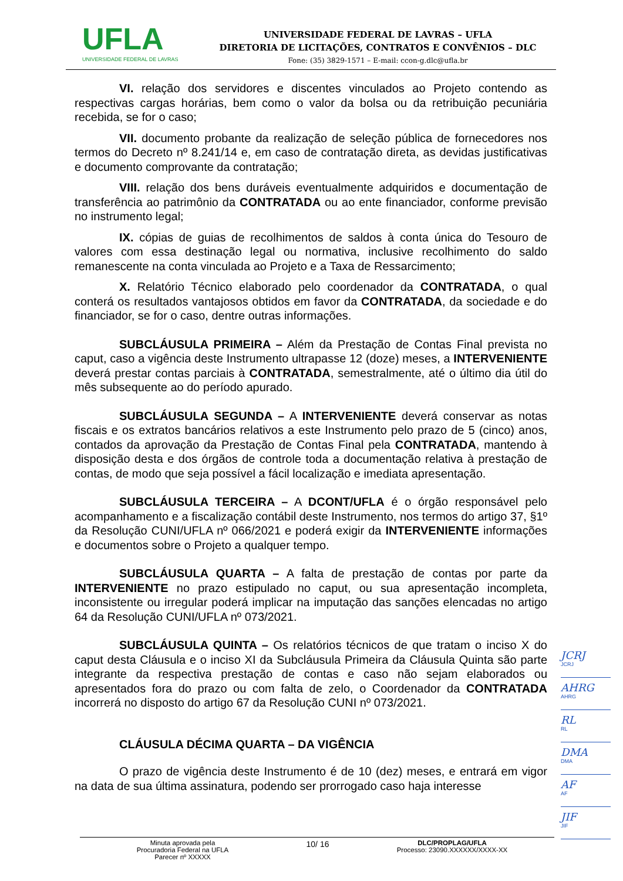UFLA
UNIVERSIDADE FEDERAL DE LAVRAS
UNIVERSIDADE FEDERAL DE LAVRAS – UFLA
DIRETORIA DE LICITAÇÕES, CONTRATOS E CONVÊNIOS – DLC
Fone: (35) 3829-1571 – E-mail: ccon-g.dlc@ufla.br
VI. relação dos servidores e discentes vinculados ao Projeto contendo as respectivas cargas horárias, bem como o valor da bolsa ou da retribuição pecuniária recebida, se for o caso;
VII. documento probante da realização de seleção pública de fornecedores nos termos do Decreto nº 8.241/14 e, em caso de contratação direta, as devidas justificativas e documento comprovante da contratação;
VIII. relação dos bens duráveis eventualmente adquiridos e documentação de transferência ao patrimônio da CONTRATADA ou ao ente financiador, conforme previsão no instrumento legal;
IX. cópias de guias de recolhimentos de saldos à conta única do Tesouro de valores com essa destinação legal ou normativa, inclusive recolhimento do saldo remanescente na conta vinculada ao Projeto e a Taxa de Ressarcimento;
X. Relatório Técnico elaborado pelo coordenador da CONTRATADA, o qual conterá os resultados vantajosos obtidos em favor da CONTRATADA, da sociedade e do financiador, se for o caso, dentre outras informações.
SUBCLÁUSULA PRIMEIRA – Além da Prestação de Contas Final prevista no caput, caso a vigência deste Instrumento ultrapasse 12 (doze) meses, a INTERVENIENTE deverá prestar contas parciais à CONTRATADA, semestralmente, até o último dia útil do mês subsequente ao do período apurado.
SUBCLÁUSULA SEGUNDA – A INTERVENIENTE deverá conservar as notas fiscais e os extratos bancários relativos a este Instrumento pelo prazo de 5 (cinco) anos, contados da aprovação da Prestação de Contas Final pela CONTRATADA, mantendo à disposição desta e dos órgãos de controle toda a documentação relativa à prestação de contas, de modo que seja possível a fácil localização e imediata apresentação.
SUBCLÁUSULA TERCEIRA – A DCONT/UFLA é o órgão responsável pelo acompanhamento e a fiscalização contábil deste Instrumento, nos termos do artigo 37, §1º da Resolução CUNI/UFLA nº 066/2021 e poderá exigir da INTERVENIENTE informações e documentos sobre o Projeto a qualquer tempo.
SUBCLÁUSULA QUARTA – A falta de prestação de contas por parte da INTERVENIENTE no prazo estipulado no caput, ou sua apresentação incompleta, inconsistente ou irregular poderá implicar na imputação das sanções elencadas no artigo 64 da Resolução CUNI/UFLA nº 073/2021.
SUBCLÁUSULA QUINTA – Os relatórios técnicos de que tratam o inciso X do caput desta Cláusula e o inciso XI da Subcláusula Primeira da Cláusula Quinta são parte integrante da respectiva prestação de contas e caso não sejam elaborados ou apresentados fora do prazo ou com falta de zelo, o Coordenador da CONTRATADA incorrerá no disposto do artigo 67 da Resolução CUNI nº 073/2021.
CLÁUSULA DÉCIMA QUARTA – DA VIGÊNCIA
O prazo de vigência deste Instrumento é de 10 (dez) meses, e entrará em vigor na data de sua última assinatura, podendo ser prorrogado caso haja interesse
JCRJ
JCRJ
AHRG
AHRG
RL
RL
DMA
DMA
AF
AF
JIF
JIF
Minuta aprovada pela
Procuradoria Federal na UFLA
Parecer nº XXXXX
10/ 16
DLC/PROPLAG/UFLA
Processo: 23090.XXXXXX/XXXX-XX